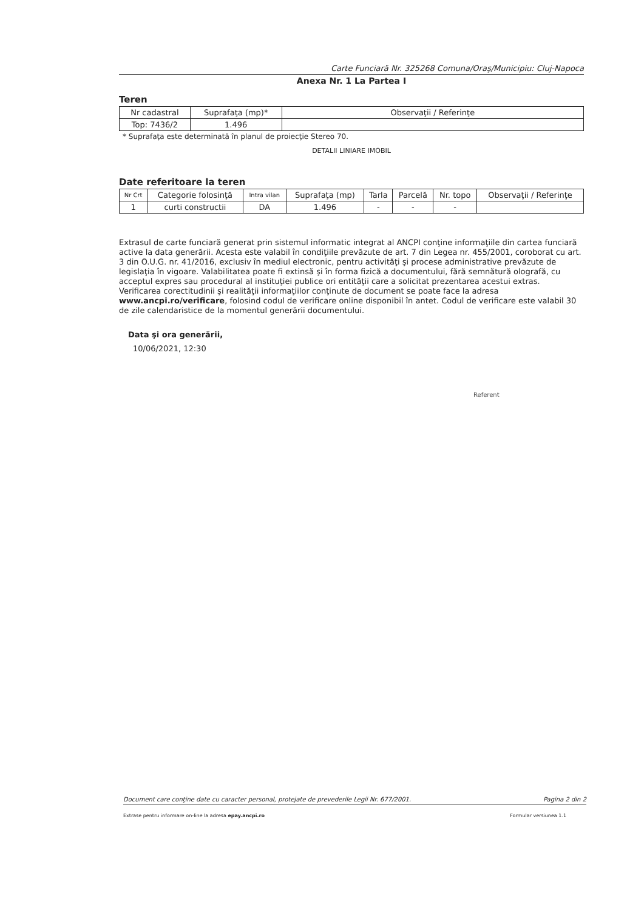Carte Funciară Nr. 325268 Comuna/Oraş/Municipiu: Cluj-Napoca
Anexa Nr. 1 La Partea I
Teren
| Nr cadastral | Suprafaţa (mp)* | Observaţii / Referinţe |
| --- | --- | --- |
| Top: 7436/2 | 1.496 | |
* Suprafaţa este determinată în planul de proiecţie Stereo 70.
DETALII LINIARE IMOBIL
Date referitoare la teren
| Nr Crt | Categorie folosinţă | Intra vilan | Suprafaţa (mp) | Tarla | Parcelă | Nr. topo | Observaţii / Referinţe |
| --- | --- | --- | --- | --- | --- | --- | --- |
| 1 | curti constructii | DA | 1.496 | - | - | - | |
Extrasul de carte funciară generat prin sistemul informatic integrat al ANCPI conţine informaţiile din cartea funciară active la data generării. Acesta este valabil în condiţiile prevăzute de art. 7 din Legea nr. 455/2001, coroborat cu art. 3 din O.U.G. nr. 41/2016, exclusiv în mediul electronic, pentru activităţi şi procese administrative prevăzute de legislaţia în vigoare. Valabilitatea poate fi extinsă şi în forma fizică a documentului, fără semnătură olografă, cu acceptul expres sau procedural al instituţiei publice ori entităţii care a solicitat prezentarea acestui extras.
Verificarea corectitudinii şi realităţii informaţiilor conţinute de document se poate face la adresa www.ancpi.ro/verificare, folosind codul de verificare online disponibil în antet. Codul de verificare este valabil 30 de zile calendaristice de la momentul generării documentului.
Data şi ora generării,
10/06/2021, 12:30
Referent
Document care conţine date cu caracter personal, protejate de prevederile Legii Nr. 677/2001. Pagina 2 din 2
Extrase pentru informare on-line la adresa epay.ancpi.ro Formular versiunea 1.1